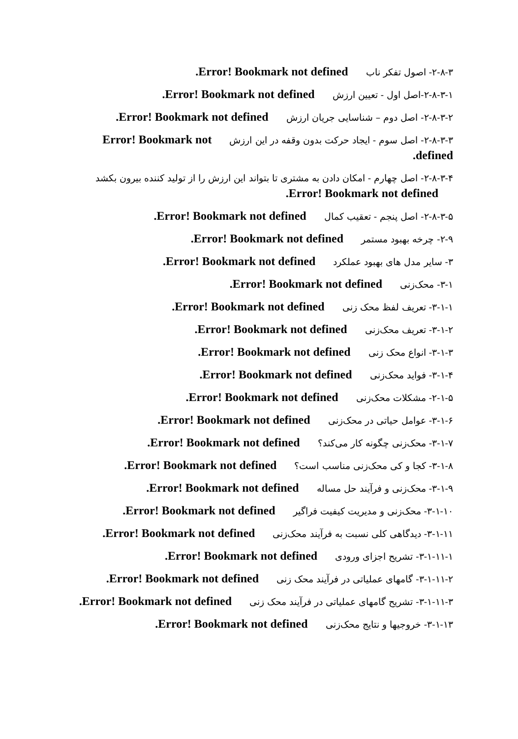۲-۸-۳- اصول تفکر ناب Error! Bookmark not defined.
۲-۸-۳-۱-اصل اول - تعیین ارزش Error! Bookmark not defined.
۲-۸-۳-۲- اصل دوم – شناسایی جریان ارزش Error! Bookmark not defined.
۲-۸-۳-۳- اصل سوم - ایجاد حرکت بدون وقفه در این ارزش Error! Bookmark not defined.
۲-۸-۳-۴- اصل چهارم - امکان دادن به مشتری تا بتواند این ارزش را از تولید کننده بیرون بکشد Error! Bookmark not defined.
۲-۸-۳-۵- اصل پنجم - تعقیب کمال Error! Bookmark not defined.
۲-۹- چرخه بهبود مستمر Error! Bookmark not defined.
۳- سایر مدل های بهبود عملکرد Error! Bookmark not defined.
۳-۱- محک‌زنی Error! Bookmark not defined.
۳-۱-۱- تعریف لفظ محک زنی Error! Bookmark not defined.
۳-۱-۲- تعریف محک‌زنی Error! Bookmark not defined.
۳-۱-۳- انواع محک زنی Error! Bookmark not defined.
۳-۱-۴- فواید محک‌زنی Error! Bookmark not defined.
۲-۱-۵- مشکلات محک‌زنی Error! Bookmark not defined.
۳-۱-۶- عوامل حیاتی در محک‌زنی Error! Bookmark not defined.
۳-۱-۷- محک‌زنی چگونه کار می‌کند؟ Error! Bookmark not defined.
۳-۱-۸- کجا و کی محک‌زنی مناسب است؟ Error! Bookmark not defined.
۳-۱-۹- محک‌زنی و فرآیند حل مساله Error! Bookmark not defined.
۳-۱-۱۰- محک‌زنی و مدیریت کیفیت فراگیر Error! Bookmark not defined.
۳-۱-۱۱- دیدگاهی کلی نسبت به فرآیند محک‌زنی Error! Bookmark not defined.
۳-۱-۱۱-۱- تشریح اجزای ورودی Error! Bookmark not defined.
۳-۱-۱۱-۲- گامهای عملیاتی در فرآیند محک زنی Error! Bookmark not defined.
۳-۱-۱۱-۳- تشریح گامهای عملیاتی در فرآیند محک زنی Error! Bookmark not defined.
۳-۱-۱۳- خروجیها و نتایج محک‌زنی Error! Bookmark not defined.